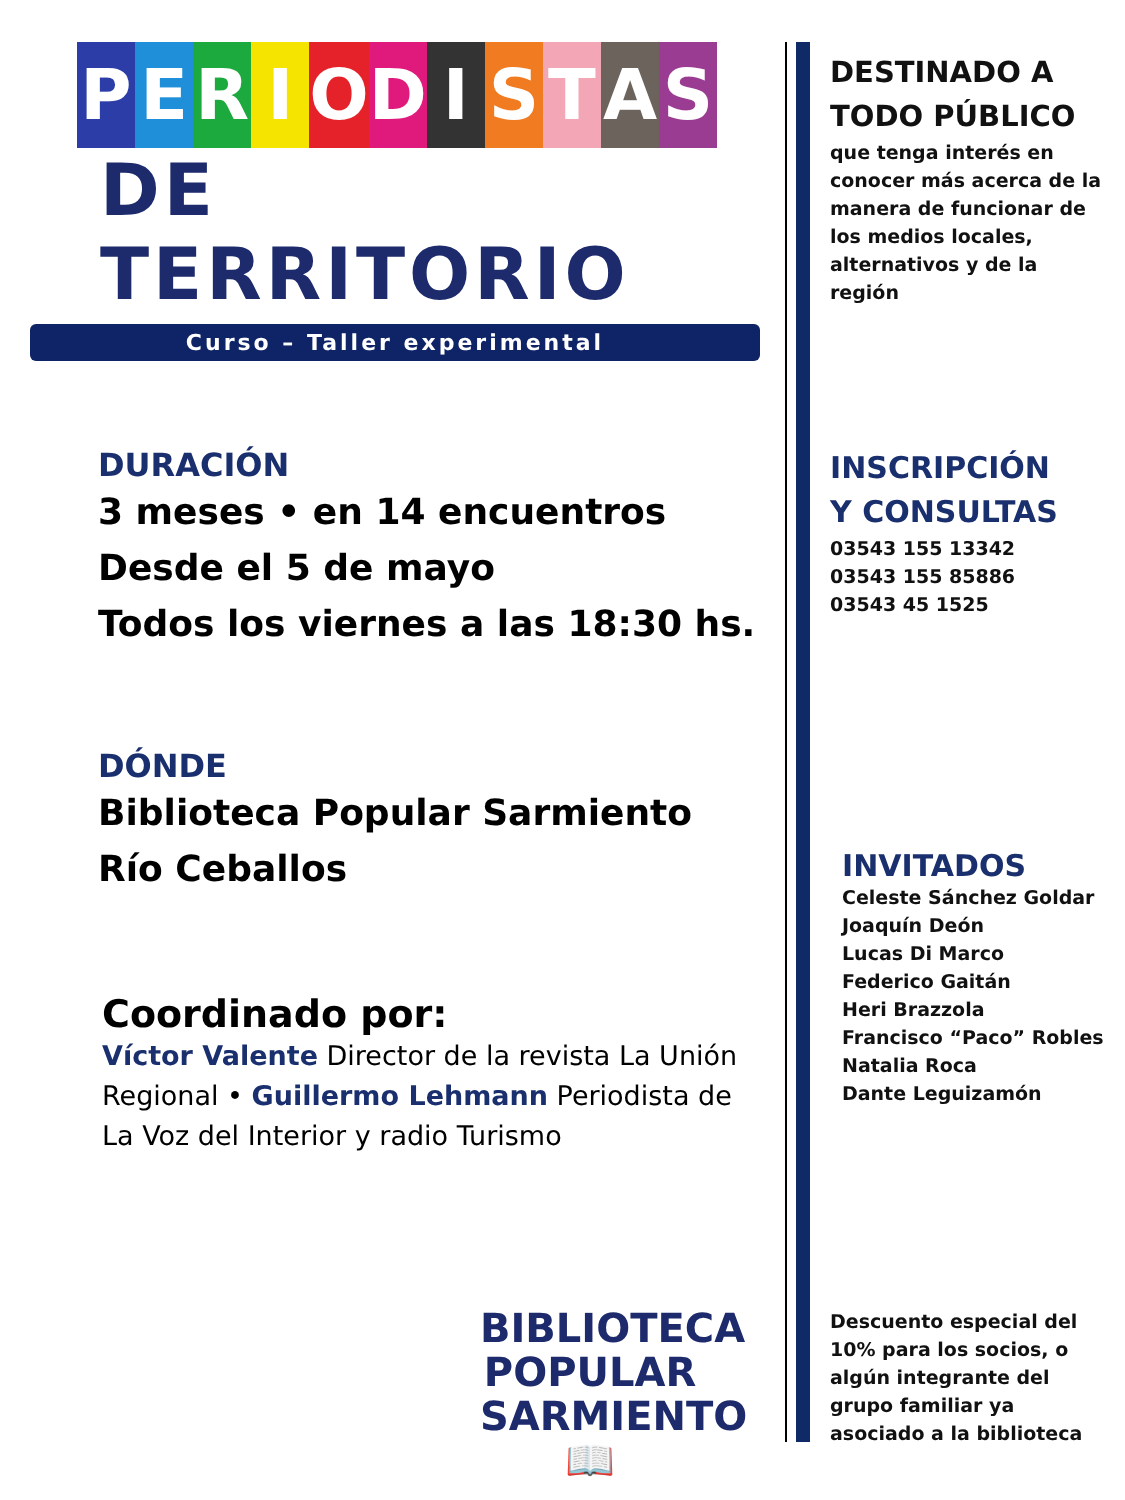PERIODISTAS
DE TERRITORIO
Curso – Taller experimental
DURACIÓN
3 meses • en 14 encuentros
Desde el 5 de mayo
Todos los viernes a las 18:30 hs.
DÓNDE
Biblioteca Popular Sarmiento
Río Ceballos
Coordinado por:
Víctor Valente Director de la revista La Unión Regional • Guillermo Lehmann Periodista de La Voz del Interior y radio Turismo
BIBLIOTECA
POPULAR
SARMIENTO
📖
DESTINADO A
TODO PÚBLICO
que tenga interés en conocer más acerca de la manera de funcionar de los medios locales, alternativos y de la región
INSCRIPCIÓN
Y CONSULTAS
03543 155 13342
03543 155 85886
03543 45 1525
INVITADOS
Celeste Sánchez Goldar
Joaquín Deón
Lucas Di Marco
Federico Gaitán
Heri Brazzola
Francisco “Paco” Robles
Natalia Roca
Dante Leguizamón
Descuento especial del 10% para los socios, o algún integrante del grupo familiar ya asociado a la biblioteca